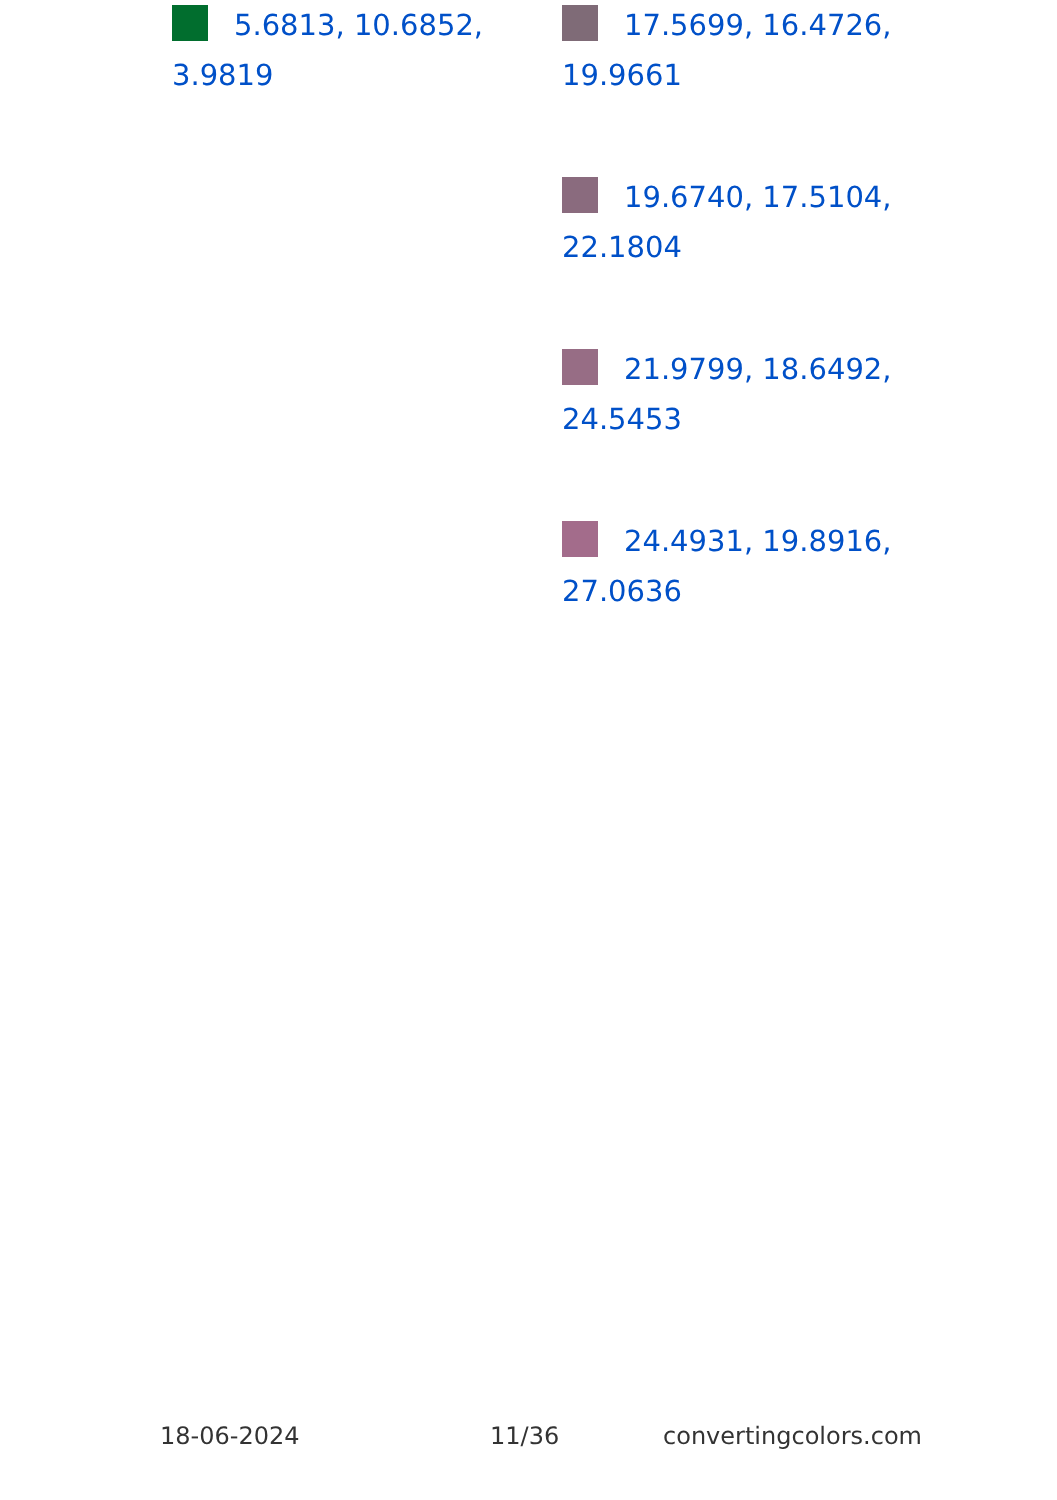5.6813, 10.6852, 3.9819 17.5699, 16.4726, 19.9661
19.6740, 17.5104, 22.1804
21.9799, 18.6492, 24.5453
24.4931, 19.8916, 27.0636
18-06-2024 11/36 convertingcolors.com